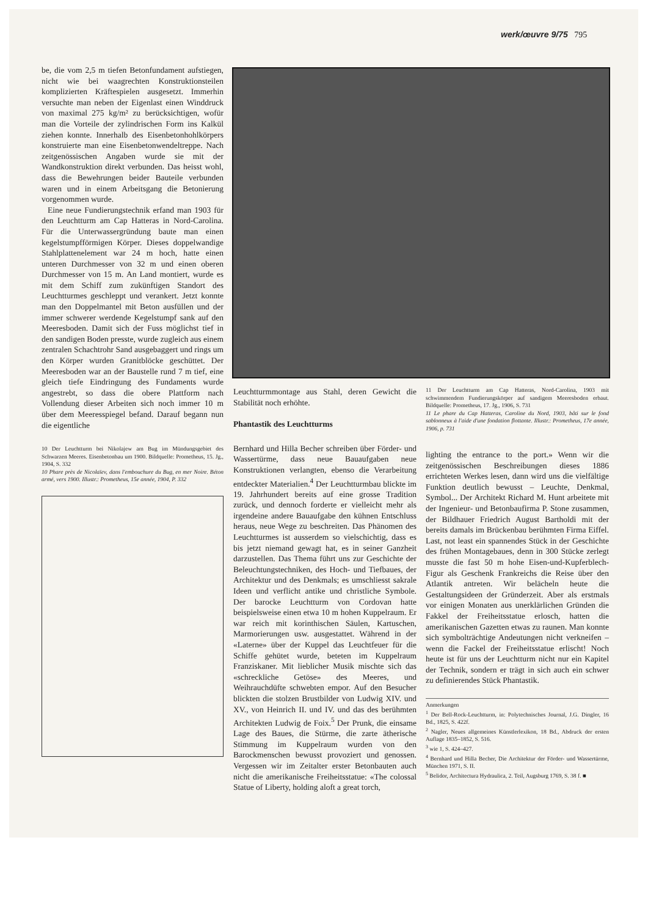werk/œuvre 9/75 795
be, die vom 2,5 m tiefen Betonfundament aufstiegen, nicht wie bei waagrechten Konstruktionsteilen komplizierten Kräftespielen ausgesetzt. Immerhin versuchte man neben der Eigenlast einen Winddruck von maximal 275 kg/m² zu berücksichtigen, wofür man die Vorteile der zylindrischen Form ins Kalkül ziehen konnte. Innerhalb des Eisenbetonhohlkörpers konstruierte man eine Eisenbetonwendeltreppe. Nach zeitgenössischen Angaben wurde sie mit der Wandkonstruktion direkt verbunden. Das heisst wohl, dass die Bewehrungen beider Bauteile verbunden waren und in einem Arbeitsgang die Betonierung vorgenommen wurde.
Eine neue Fundierungstechnik erfand man 1903 für den Leuchtturm am Cap Hatteras in Nord-Carolina. Für die Unterwassergründung baute man einen kegelstumpfförmigen Körper. Dieses doppelwandige Stahlplattenelement war 24 m hoch, hatte einen unteren Durchmesser von 32 m und einen oberen Durchmesser von 15 m. An Land montiert, wurde es mit dem Schiff zum zukünftigen Standort des Leuchtturmes geschleppt und verankert. Jetzt konnte man den Doppelmantel mit Beton ausfüllen und der immer schwerer werdende Kegelstumpf sank auf den Meeresboden. Damit sich der Fuss möglichst tief in den sandigen Boden presste, wurde zugleich aus einem zentralen Schachtrohr Sand ausgebaggert und rings um den Körper wurden Granitblöcke geschüttet. Der Meeresboden war an der Baustelle rund 7 m tief, eine gleich tiefe Eindringung des Fundaments wurde angestrebt, so dass die obere Plattform nach Vollendung dieser Arbeiten sich noch immer 10 m über dem Meeresspiegel befand. Darauf begann nun die eigentliche
10 Der Leuchtturm bei Nikolajew am Bug im Mündungsgebiet des Schwarzen Meeres. Eisenbetonbau um 1900. Bildquelle: Prometheus, 15. Jg., 1904, S. 332
10 Phare près de Nicolaïev, dans l'embouchure du Bug, en mer Noire. Béton armé, vers 1900. Illustr.: Prometheus, 15e année, 1904, P. 332
Leuchtturmmontage aus Stahl, deren Gewicht die Stabilität noch erhöhte.
Phantastik des Leuchtturms
Bernhard und Hilla Becher schreiben über Förder- und Wassertürme, dass neue Bauaufgaben neue Konstruktionen verlangten, ebenso die Verarbeitung entdeckter Materialien.<sup>4</sup> Der Leuchtturmbau blickte im 19. Jahrhundert bereits auf eine grosse Tradition zurück, und dennoch forderte er vielleicht mehr als irgendeine andere Bauaufgabe den kühnen Entschluss heraus, neue Wege zu beschreiten. Das Phänomen des Leuchtturmes ist ausserdem so vielschichtig, dass es bis jetzt niemand gewagt hat, es in seiner Ganzheit darzustellen. Das Thema führt uns zur Geschichte der Beleuchtungstechniken, des Hoch- und Tiefbaues, der Architektur und des Denkmals; es umschliesst sakrale Ideen und verflicht antike und christliche Symbole. Der barocke Leuchtturm von Cordovan hatte beispielsweise einen etwa 10 m hohen Kuppelraum. Er war reich mit korinthischen Säulen, Kartuschen, Marmorierungen usw. ausgestattet. Während in der «Laterne» über der Kuppel das Leuchtfeuer für die Schiffe gehütet wurde, beteten im Kuppelraum Franziskaner. Mit lieblicher Musik mischte sich das «schreckliche Getöse» des Meeres, und Weihrauchdüfte schwebten empor. Auf den Besucher blickten die stolzen Brustbilder von Ludwig XIV. und XV., von Heinrich II. und IV. und das des berühmten Architekten Ludwig de Foix.<sup>5</sup> Der Prunk, die einsame Lage des Baues, die Stürme, die zarte ätherische Stimmung im Kuppelraum wurden von den Barockmenschen bewusst provoziert und genossen. Vergessen wir im Zeitalter erster Betonbauten auch nicht die amerikanische Freiheitsstatue: «The colossal Statue of Liberty, holding aloft a great torch,
11 Der Leuchtturm am Cap Hatteras, Nord-Carolina, 1903 mit schwimmendem Fundierungskörper auf sandigem Meeresboden erbaut. Bildquelle: Prometheus, 17. Jg., 1906, S. 731
11 Le phare du Cap Hatteras, Caroline du Nord, 1903, bâti sur le fond sablonneux à l'aide d'une fondation flottante. Illustr.: Prometheus, 17e année, 1906, p. 731
lighting the entrance to the port.» Wenn wir die zeitgenössischen Beschreibungen dieses 1886 errichteten Werkes lesen, dann wird uns die vielfältige Funktion deutlich bewusst – Leuchte, Denkmal, Symbol... Der Architekt Richard M. Hunt arbeitete mit der Ingenieur- und Betonbaufirma P. Stone zusammen, der Bildhauer Friedrich August Bartholdi mit der bereits damals im Brückenbau berühmten Firma Eiffel. Last, not least ein spannendes Stück in der Geschichte des frühen Montagebaues, denn in 300 Stücke zerlegt musste die fast 50 m hohe Eisen-und-Kupferblech-Figur als Geschenk Frankreichs die Reise über den Atlantik antreten. Wir belächeln heute die Gestaltungsideen der Gründerzeit. Aber als erstmals vor einigen Monaten aus unerklärlichen Gründen die Fakkel der Freiheitsstatue erlosch, hatten die amerikanischen Gazetten etwas zu raunen. Man konnte sich symbolträchtige Andeutungen nicht verkneifen – wenn die Fackel der Freiheitsstatue erlischt! Noch heute ist für uns der Leuchtturm nicht nur ein Kapitel der Technik, sondern er trägt in sich auch ein schwer zu definierendes Stück Phantastik.
Anmerkungen
<sup>1</sup> Der Bell-Rock-Leuchtturm, in: Polytechnisches Journal, J.G. Dingler, 16 Bd., 1825, S. 422f.
<sup>2</sup> Nagler, Neues allgemeines Künstlerlexikon, 18 Bd., Abdruck der ersten Auflage 1835–1852, S. 516.
<sup>3</sup> wie 1, S. 424–427.
<sup>4</sup> Bernhard und Hilla Becher, Die Architektur der Förder- und Wassertürme, München 1971, S. II.
<sup>5</sup> Belidor, Architectura Hydraulica, 2. Teil, Augsburg 1769, S. 38 f. ■